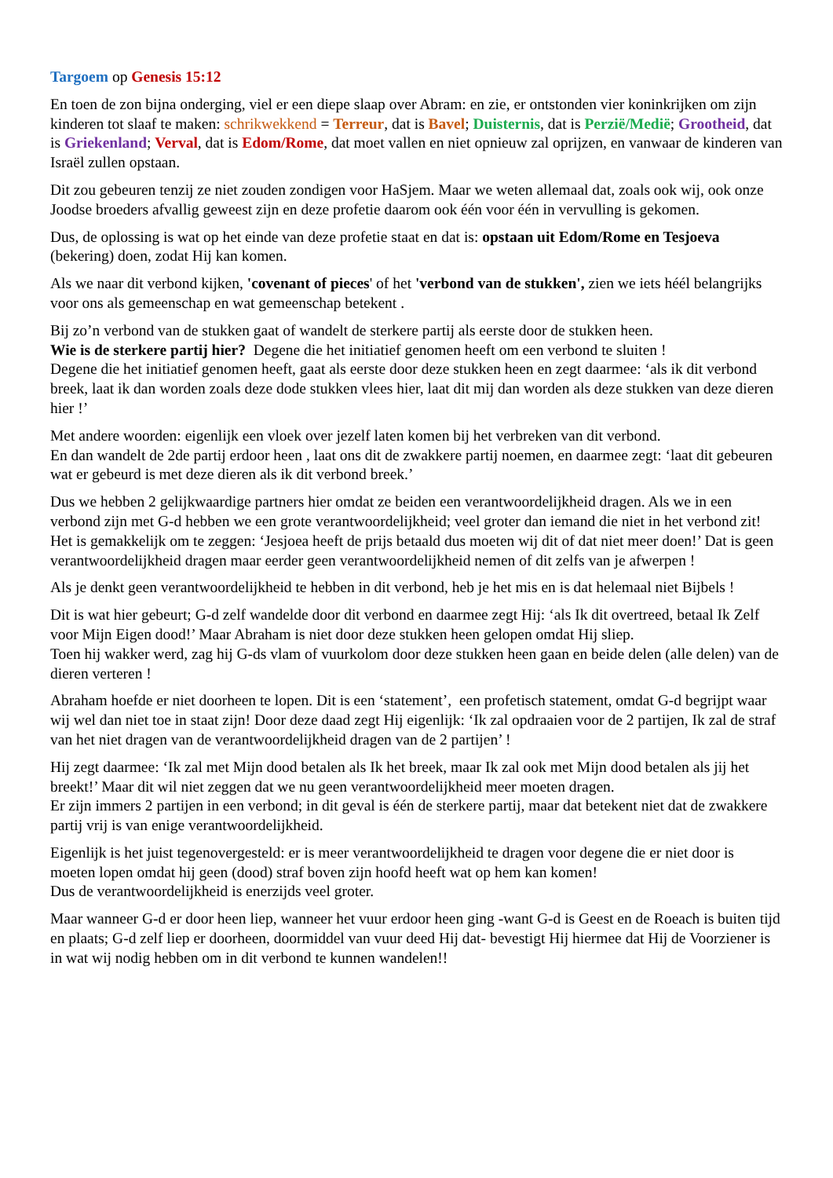Targoem op Genesis 15:12
En toen de zon bijna onderging, viel er een diepe slaap over Abram: en zie, er ontstonden vier koninkrijken om zijn kinderen tot slaaf te maken: schrikwekkend = Terreur, dat is Bavel; Duisternis, dat is Perzië/Medië; Grootheid, dat is Griekenland; Verval, dat is Edom/Rome, dat moet vallen en niet opnieuw zal oprijzen, en vanwaar de kinderen van Israël zullen opstaan.
Dit zou gebeuren tenzij ze niet zouden zondigen voor HaSjem. Maar we weten allemaal dat, zoals ook wij, ook onze Joodse broeders afvallig geweest zijn en deze profetie daarom ook één voor één in vervulling is gekomen.
Dus, de oplossing is wat op het einde van deze profetie staat en dat is: opstaan uit Edom/Rome en Tesjoeva (bekering) doen, zodat Hij kan komen.
Als we naar dit verbond kijken, 'covenant of pieces' of het 'verbond van de stukken', zien we iets héél belangrijks voor ons als gemeenschap en wat gemeenschap betekent .
Bij zo’n verbond van de stukken gaat of wandelt de sterkere partij als eerste door de stukken heen.
Wie is de sterkere partij hier? Degene die het initiatief genomen heeft om een verbond te sluiten !
Degene die het initiatief genomen heeft, gaat als eerste door deze stukken heen en zegt daarmee: ‘als ik dit verbond breek, laat ik dan worden zoals deze dode stukken vlees hier, laat dit mij dan worden als deze stukken van deze dieren hier !’
Met andere woorden: eigenlijk een vloek over jezelf laten komen bij het verbreken van dit verbond.
En dan wandelt de 2de partij erdoor heen , laat ons dit de zwakkere partij noemen, en daarmee zegt: ‘laat dit gebeuren wat er gebeurd is met deze dieren als ik dit verbond breek.’
Dus we hebben 2 gelijkwaardige partners hier omdat ze beiden een verantwoordelijkheid dragen. Als we in een verbond zijn met G-d hebben we een grote verantwoordelijkheid; veel groter dan iemand die niet in het verbond zit! Het is gemakkelijk om te zeggen: ‘Jesjoea heeft de prijs betaald dus moeten wij dit of dat niet meer doen!’ Dat is geen verantwoordelijkheid dragen maar eerder geen verantwoordelijkheid nemen of dit zelfs van je afwerpen !
Als je denkt geen verantwoordelijkheid te hebben in dit verbond, heb je het mis en is dat helemaal niet Bijbels !
Dit is wat hier gebeurt; G-d zelf wandelde door dit verbond en daarmee zegt Hij: ‘als Ik dit overtreed, betaal Ik Zelf voor Mijn Eigen dood!’ Maar Abraham is niet door deze stukken heen gelopen omdat Hij sliep.
Toen hij wakker werd, zag hij G-ds vlam of vuurkolom door deze stukken heen gaan en beide delen (alle delen) van de dieren verteren !
Abraham hoefde er niet doorheen te lopen. Dit is een ‘statement’, een profetisch statement, omdat G-d begrijpt waar wij wel dan niet toe in staat zijn! Door deze daad zegt Hij eigenlijk: ‘Ik zal opdraaien voor de 2 partijen, Ik zal de straf van het niet dragen van de verantwoordelijkheid dragen van de 2 partijen’ !
Hij zegt daarmee: ‘Ik zal met Mijn dood betalen als Ik het breek, maar Ik zal ook met Mijn dood betalen als jij het breekt!’ Maar dit wil niet zeggen dat we nu geen verantwoordelijkheid meer moeten dragen.
Er zijn immers 2 partijen in een verbond; in dit geval is één de sterkere partij, maar dat betekent niet dat de zwakkere partij vrij is van enige verantwoordelijkheid.
Eigenlijk is het juist tegenovergesteld: er is meer verantwoordelijkheid te dragen voor degene die er niet door is moeten lopen omdat hij geen (dood) straf boven zijn hoofd heeft wat op hem kan komen!
Dus de verantwoordelijkheid is enerzijds veel groter.
Maar wanneer G-d er door heen liep, wanneer het vuur erdoor heen ging -want G-d is Geest en de Roeach is buiten tijd en plaats; G-d zelf liep er doorheen, doormiddel van vuur deed Hij dat- bevestigt Hij hiermee dat Hij de Voorziener is in wat wij nodig hebben om in dit verbond te kunnen wandelen!!